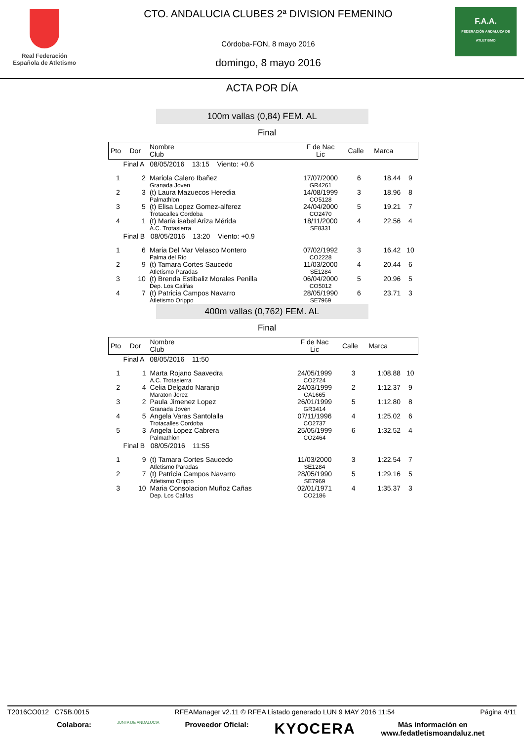Real Federación
Española de Atletismo
CTO. ANDALUCIA CLUBES 2ª DIVISION FEMENINO
Córdoba-FON, 8 mayo 2016
domingo, 8 mayo 2016
F.A.A.
FEDERACIÓN ANDALUZA DE ATLETISMO
ACTA POR DÍA
100m vallas (0,84) FEM. AL
Final
| Pto | Dor | Nombre Club | F de Nac Lic | Calle | Marca | |
| --- | --- | --- | --- | --- | --- | --- |
| Final A 08/05/2016 13:15 Viento: +0.6 | | | | | | |
| 1 | 2 | Mariola Calero Ibañez Granada Joven | 17/07/2000 GR4261 | 6 | 18.44 | 9 |
| 2 | 3 | (t) Laura Mazuecos Heredia Palmathlon | 14/08/1999 CO5128 | 3 | 18.96 | 8 |
| 3 | 5 | (t) Elisa Lopez Gomez-alferez Trotacalles Cordoba | 24/04/2000 CO2470 | 5 | 19.21 | 7 |
| 4 | 1 | (t) María isabel Ariza Mérida A.C. Trotasierra | 18/11/2000 SE8331 | 4 | 22.56 | 4 |
| Final B 08/05/2016 13:20 Viento: +0.9 | | | | | | |
| 1 | 6 | Maria Del Mar Velasco Montero Palma del Rio | 07/02/1992 CO2228 | 3 | 16.42 | 10 |
| 2 | 9 | (t) Tamara Cortes Saucedo Atletismo Paradas | 11/03/2000 SE1284 | 4 | 20.44 | 6 |
| 3 | 10 | (t) Brenda Estibaliz Morales Penilla Dep. Los Califas | 06/04/2000 CO5012 | 5 | 20.96 | 5 |
| 4 | 7 | (t) Patricia Campos Navarro Atletismo Orippo | 28/05/1990 SE7969 | 6 | 23.71 | 3 |
400m vallas (0,762) FEM. AL
Final
| Pto | Dor | Nombre Club | F de Nac Lic | Calle | Marca | |
| --- | --- | --- | --- | --- | --- | --- |
| Final A 08/05/2016 11:50 | | | | | | |
| 1 | 1 | Marta Rojano Saavedra A.C. Trotasierra | 24/05/1999 CO2724 | 3 | 1:08.88 | 10 |
| 2 | 4 | Celia Delgado Naranjo Maraton Jerez | 24/03/1999 CA1665 | 2 | 1:12.37 | 9 |
| 3 | 2 | Paula Jimenez Lopez Granada Joven | 26/01/1999 GR3414 | 5 | 1:12.80 | 8 |
| 4 | 5 | Angela Varas Santolalla Trotacalles Cordoba | 07/11/1996 CO2737 | 4 | 1:25.02 | 6 |
| 5 | 3 | Angela Lopez Cabrera Palmathlon | 25/05/1999 CO2464 | 6 | 1:32.52 | 4 |
| Final B 08/05/2016 11:55 | | | | | | |
| 1 | 9 | (t) Tamara Cortes Saucedo Atletismo Paradas | 11/03/2000 SE1284 | 3 | 1:22.54 | 7 |
| 2 | 7 | (t) Patricia Campos Navarro Atletismo Orippo | 28/05/1990 SE7969 | 5 | 1:29.16 | 5 |
| 3 | 10 | Maria Consolacion Muñoz Cañas Dep. Los Califas | 02/01/1971 CO2186 | 4 | 1:35.37 | 3 |
T2016CO012 C75B.0015 RFEAManager v2.11 © RFEA Listado generado LUN 9 MAY 2016 11:54 Página 4/11
Colabora: JUNTA DE ANDALUCIA Proveedor Oficial: KYOCERA Más información en
www.fedatletismoandaluz.net